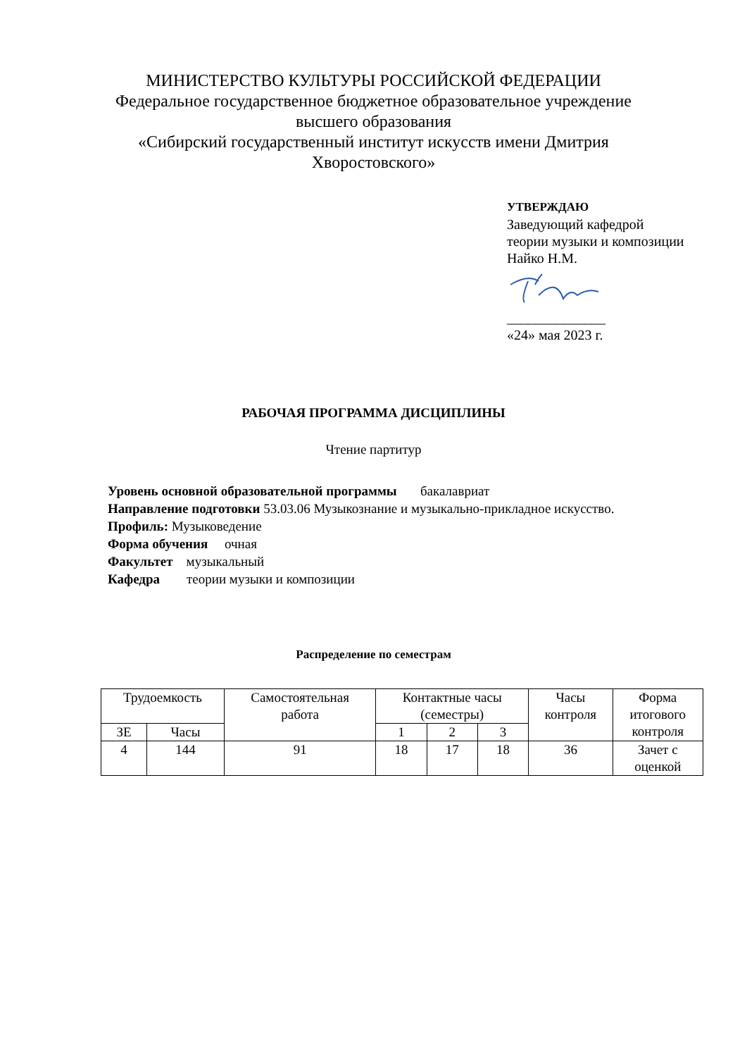МИНИСТЕРСТВО КУЛЬТУРЫ РОССИЙСКОЙ ФЕДЕРАЦИИ
Федеральное государственное бюджетное образовательное учреждение
высшего образования
«Сибирский государственный институт искусств имени Дмитрия
Хворостовского»
УТВЕРЖДАЮ
Заведующий кафедрой
теории музыки и композиции
Найко Н.М.
______________
«24» мая 2023 г.
РАБОЧАЯ ПРОГРАММА ДИСЦИПЛИНЫ
Чтение партитур
Уровень основной образовательной программы бакалавриат
Направление подготовки 53.03.06 Музыкознание и музыкально-прикладное искусство.
Профиль: Музыковедение
Форма обучения очная
Факультет музыкальный
Кафедра теории музыки и композиции
Распределение по семестрам
| Трудоемкость | | Самостоятельная работа | Контактные часы (семестры) | | | Часы контроля | Форма итогового контроля |
| --- | --- | --- | --- | --- | --- | --- | --- |
| ЗЕ | Часы | | 1 | 2 | 3 | | |
| 4 | 144 | 91 | 18 | 17 | 18 | 36 | Зачет с оценкой |